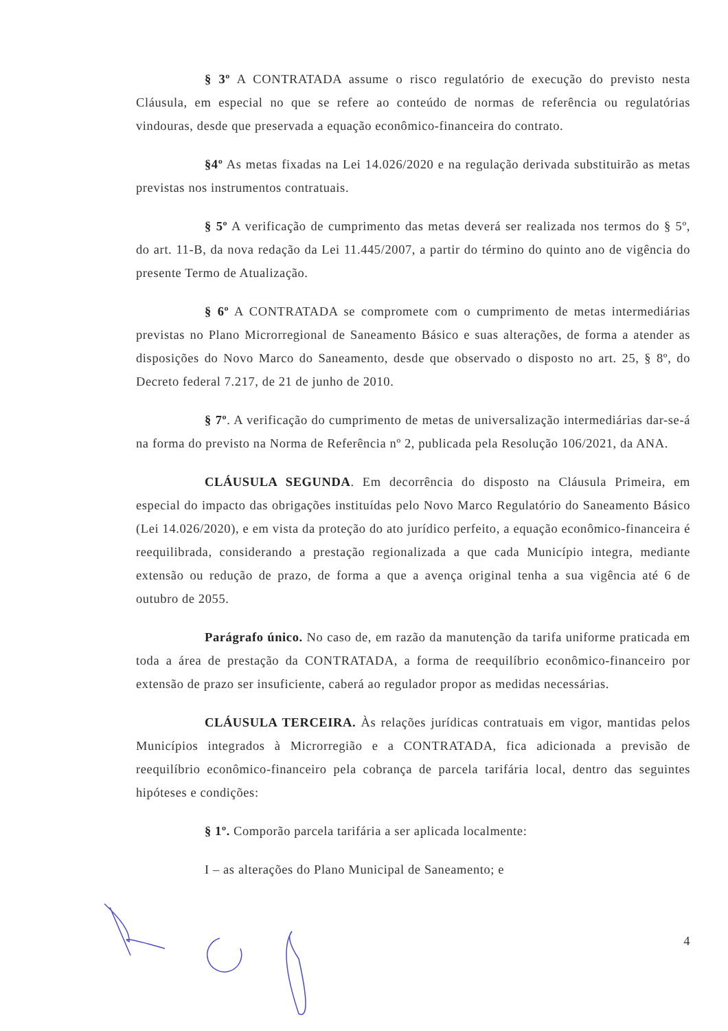§ 3º A CONTRATADA assume o risco regulatório de execução do previsto nesta Cláusula, em especial no que se refere ao conteúdo de normas de referência ou regulatórias vindouras, desde que preservada a equação econômico-financeira do contrato.
§4º As metas fixadas na Lei 14.026/2020 e na regulação derivada substituirão as metas previstas nos instrumentos contratuais.
§ 5º A verificação de cumprimento das metas deverá ser realizada nos termos do § 5º, do art. 11-B, da nova redação da Lei 11.445/2007, a partir do término do quinto ano de vigência do presente Termo de Atualização.
§ 6º A CONTRATADA se compromete com o cumprimento de metas intermediárias previstas no Plano Microrregional de Saneamento Básico e suas alterações, de forma a atender as disposições do Novo Marco do Saneamento, desde que observado o disposto no art. 25, § 8º, do Decreto federal 7.217, de 21 de junho de 2010.
§ 7º. A verificação do cumprimento de metas de universalização intermediárias dar-se-á na forma do previsto na Norma de Referência nº 2, publicada pela Resolução 106/2021, da ANA.
CLÁUSULA SEGUNDA. Em decorrência do disposto na Cláusula Primeira, em especial do impacto das obrigações instituídas pelo Novo Marco Regulatório do Saneamento Básico (Lei 14.026/2020), e em vista da proteção do ato jurídico perfeito, a equação econômico-financeira é reequilibrada, considerando a prestação regionalizada a que cada Município integra, mediante extensão ou redução de prazo, de forma a que a avença original tenha a sua vigência até 6 de outubro de 2055.
Parágrafo único. No caso de, em razão da manutenção da tarifa uniforme praticada em toda a área de prestação da CONTRATADA, a forma de reequilíbrio econômico-financeiro por extensão de prazo ser insuficiente, caberá ao regulador propor as medidas necessárias.
CLÁUSULA TERCEIRA. Às relações jurídicas contratuais em vigor, mantidas pelos Municípios integrados à Microrregião e a CONTRATADA, fica adicionada a previsão de reequilíbrio econômico-financeiro pela cobrança de parcela tarifária local, dentro das seguintes hipóteses e condições:
§ 1º. Comporão parcela tarifária a ser aplicada localmente:
I – as alterações do Plano Municipal de Saneamento; e
4